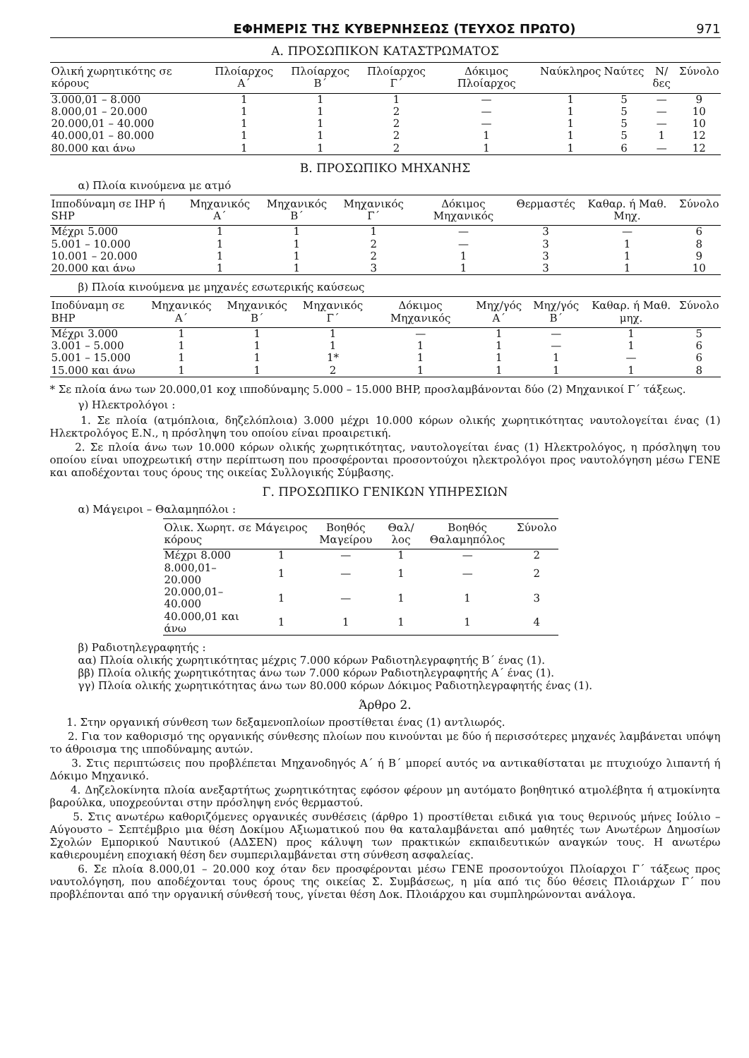ΕΦΗΜΕΡΙΣ ΤΗΣ ΚΥΒΕΡΝΗΣΕΩΣ (ΤΕΥΧΟΣ ΠΡΩΤΟ) 971
Α. ΠΡΟΣΩΠΙΚΟΝ ΚΑΤΑΣΤΡΩΜΑΤΟΣ
| Ολική χωρητικότης σε κόρους | Πλοίαρχος Α΄ | Πλοίαρχος Β΄ | Πλοίαρχος Γ΄ | Δόκιμος Πλοίαρχος | Ναύκληρος | Ναύτες | Ν/δες | Σύνολο |
| --- | --- | --- | --- | --- | --- | --- | --- | --- |
| 3.000,01 – 8.000 | 1 | 1 | 1 | — | 1 | 5 | — | 9 |
| 8.000,01 – 20.000 | 1 | 1 | 2 | — | 1 | 5 | — | 10 |
| 20.000,01 – 40.000 | 1 | 1 | 2 | — | 1 | 5 | — | 10 |
| 40.000,01 – 80.000 | 1 | 1 | 2 | 1 | 1 | 5 | 1 | 12 |
| 80.000 και άνω | 1 | 1 | 2 | 1 | 1 | 6 | — | 12 |
Β. ΠΡΟΣΩΠΙΚΟ ΜΗΧΑΝΗΣ
α) Πλοία κινούμενα με ατμό
| Ιπποδύναμη σε IHP ή SHP | Μηχανικός Α΄ | Μηχανικός Β΄ | Μηχανικός Γ΄ | Δόκιμος Μηχανικός | Θερμαστές | Καθαρ. ή Μαθ. Μηχ. | Σύνολο |
| --- | --- | --- | --- | --- | --- | --- | --- |
| Μέχρι 5.000 | 1 | 1 | 1 | — | 3 | — | 6 |
| 5.001 – 10.000 | 1 | 1 | 2 | — | 3 | 1 | 8 |
| 10.001 – 20.000 | 1 | 1 | 2 | 1 | 3 | 1 | 9 |
| 20.000 και άνω | 1 | 1 | 3 | 1 | 3 | 1 | 10 |
β) Πλοία κινούμενα με μηχανές εσωτερικής καύσεως
| Ιποδύναμη σε BHP | Μηχανικός Α΄ | Μηχανικός Β΄ | Μηχανικός Γ΄ | Δόκιμος Μηχανικός | Μηχ/γός Α΄ | Μηχ/γός Β΄ | Καθαρ. ή Μαθ. μηχ. | Σύνολο |
| --- | --- | --- | --- | --- | --- | --- | --- | --- |
| Μέχρι 3.000 | 1 | 1 | 1 | — | 1 | — | 1 | 5 |
| 3.001 – 5.000 | 1 | 1 | 1 | 1 | 1 | — | 1 | 6 |
| 5.001 – 15.000 | 1 | 1 | 1* | 1 | 1 | 1 | — | 6 |
| 15.000 και άνω | 1 | 1 | 2 | 1 | 1 | 1 | 1 | 8 |
* Σε πλοία άνω των 20.000,01 κοχ ιπποδύναμης 5.000 – 15.000 BHP, προσλαμβάνονται δύο (2) Μηχανικοί Γ΄ τάξεως.
γ) Ηλεκτρολόγοι :
1. Σε πλοία (ατμόπλοια, δηζελόπλοια) 3.000 μέχρι 10.000 κόρων ολικής χωρητικότητας ναυτολογείται ένας (1) Ηλεκτρολόγος Ε.Ν., η πρόσληψη του οποίου είναι προαιρετική.
2. Σε πλοία άνω των 10.000 κόρων ολικής χωρητικότητας, ναυτολογείται ένας (1) Ηλεκτρολόγος, η πρόσληψη του οποίου είναι υποχρεωτική στην περίπτωση που προσφέρονται προσοντούχοι ηλεκτρολόγοι προς ναυτολόγηση μέσω ΓΕΝΕ και αποδέχονται τους όρους της οικείας Συλλογικής Σύμβασης.
Γ. ΠΡΟΣΩΠΙΚΟ ΓΕΝΙΚΩΝ ΥΠΗΡΕΣΙΩΝ
α) Μάγειροι – Θαλαμηπόλοι :
| Ολικ. Χωρητ. σε κόρους | Μάγειρος | Βοηθός Μαγείρου | Θαλ/λος | Βοηθός Θαλαμηπόλος | Σύνολο |
| --- | --- | --- | --- | --- | --- |
| Μέχρι 8.000 | 1 | — | 1 | — | 2 |
| 8.000,01–20.000 | 1 | — | 1 | — | 2 |
| 20.000,01–40.000 | 1 | — | 1 | 1 | 3 |
| 40.000,01 και άνω | 1 | 1 | 1 | 1 | 4 |
β) Ραδιοτηλεγραφητής :
αα) Πλοία ολικής χωρητικότητας μέχρις 7.000 κόρων Ραδιοτηλεγραφητής Β΄ ένας (1).
ββ) Πλοία ολικής χωρητικότητας άνω των 7.000 κόρων Ραδιοτηλεγραφητής Α΄ ένας (1).
γγ) Πλοία ολικής χωρητικότητας άνω των 80.000 κόρων Δόκιμος Ραδιοτηλεγραφητής ένας (1).
Άρθρο 2.
1. Στην οργανική σύνθεση των δεξαμενοπλοίων προστίθεται ένας (1) αντλιωρός.
2. Για τον καθορισμό της οργανικής σύνθεσης πλοίων που κινούνται με δύο ή περισσότερες μηχανές λαμβάνεται υπόψη το άθροισμα της ιπποδύναμης αυτών.
3. Στις περιπτώσεις που προβλέπεται Μηχανοδηγός Α΄ ή Β΄ μπορεί αυτός να αντικαθίσταται με πτυχιούχο λιπαντή ή Δόκιμο Μηχανικό.
4. Δηζελοκίνητα πλοία ανεξαρτήτως χωρητικότητας εφόσον φέρουν μη αυτόματο βοηθητικό ατμολέβητα ή ατμοκίνητα βαρούλκα, υποχρεούνται στην πρόσληψη ενός θερμαστού.
5. Στις ανωτέρω καθοριζόμενες οργανικές συνθέσεις (άρθρο 1) προστίθεται ειδικά για τους θερινούς μήνες Ιούλιο – Αύγουστο – Σεπτέμβριο μια θέση Δοκίμου Αξιωματικού που θα καταλαμβάνεται από μαθητές των Ανωτέρων Δημοσίων Σχολών Εμπορικού Ναυτικού (ΑΔΣΕΝ) προς κάλυψη των πρακτικών εκπαιδευτικών αναγκών τους. Η ανωτέρω καθιερουμένη εποχιακή θέση δεν συμπεριλαμβάνεται στη σύνθεση ασφαλείας.
6. Σε πλοία 8.000,01 – 20.000 κοχ όταν δεν προσφέρονται μέσω ΓΕΝΕ προσοντούχοι Πλοίαρχοι Γ΄ τάξεως προς ναυτολόγηση, που αποδέχονται τους όρους της οικείας Σ. Συμβάσεως, η μία από τις δύο θέσεις Πλοιάρχων Γ΄ που προβλέπονται από την οργανική σύνθεσή τους, γίνεται θέση Δοκ. Πλοιάρχου και συμπληρώνονται ανάλογα.